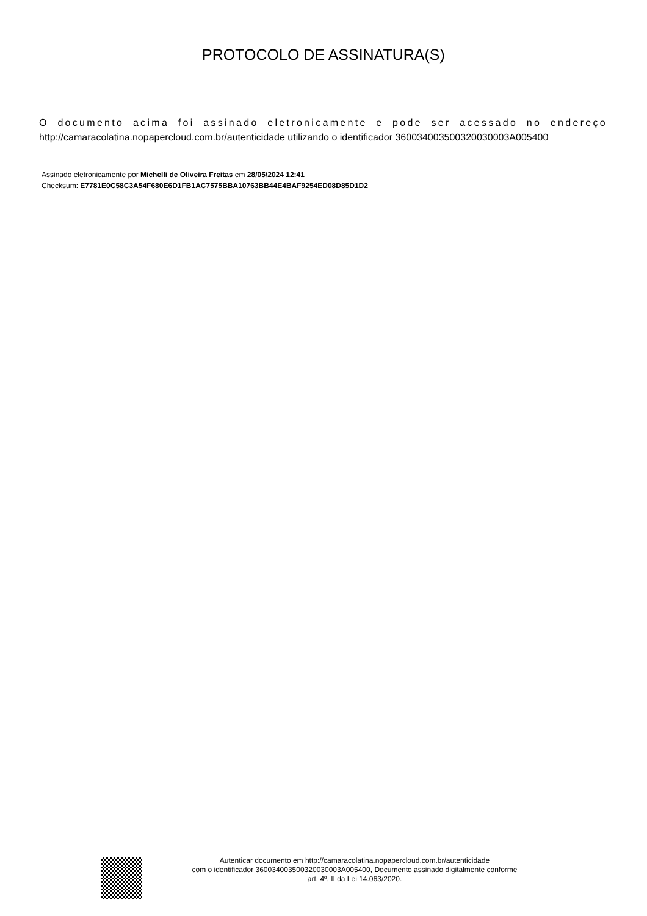PROTOCOLO DE ASSINATURA(S)
O documento acima foi assinado eletronicamente e pode ser acessado no endereço http://camaracolatina.nopapercloud.com.br/autenticidade utilizando o identificador 360034003500320030003A005400
Assinado eletronicamente por Michelli de Oliveira Freitas em 28/05/2024 12:41
Checksum: E7781E0C58C3A54F680E6D1FB1AC7575BBA10763BB44E4BAF9254ED08D85D1D2
Autenticar documento em http://camaracolatina.nopapercloud.com.br/autenticidade
com o identificador 360034003500320030003A005400, Documento assinado digitalmente conforme
art. 4º, II da Lei 14.063/2020.